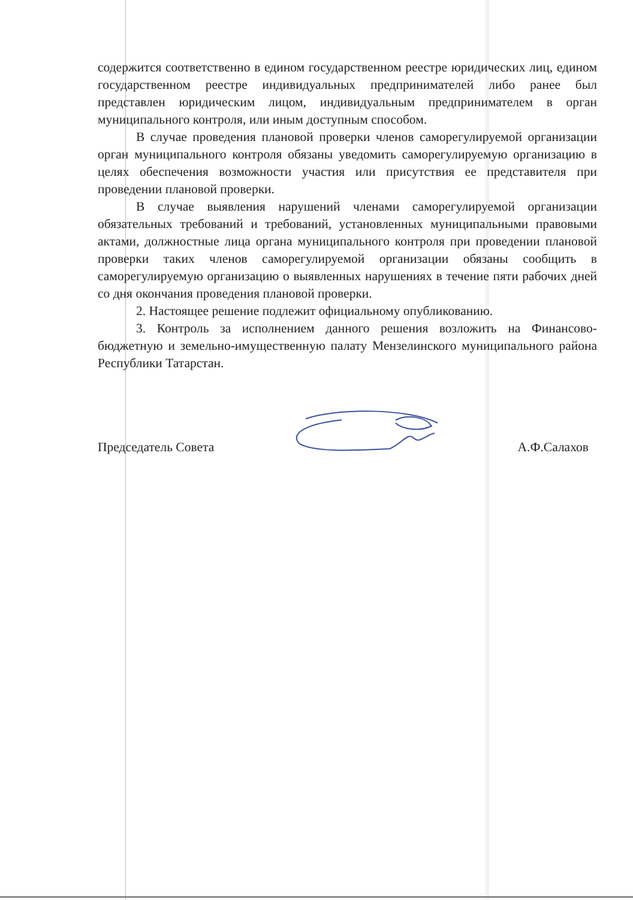содержится соответственно в едином государственном реестре юридических лиц, едином государственном реестре индивидуальных предпринимателей либо ранее был представлен юридическим лицом, индивидуальным предпринимателем в орган муниципального контроля, или иным доступным способом.
В случае проведения плановой проверки членов саморегулируемой организации орган муниципального контроля обязаны уведомить саморегулируемую организацию в целях обеспечения возможности участия или присутствия ее представителя при проведении плановой проверки.
В случае выявления нарушений членами саморегулируемой организации обязательных требований и требований, установленных муниципальными правовыми актами, должностные лица органа муниципального контроля при проведении плановой проверки таких членов саморегулируемой организации обязаны сообщить в саморегулируемую организацию о выявленных нарушениях в течение пяти рабочих дней со дня окончания проведения плановой проверки.
2. Настоящее решение подлежит официальному опубликованию.
3. Контроль за исполнением данного решения возложить на Финансово-бюджетную и земельно-имущественную палату Мензелинского муниципального района Республики Татарстан.
Председатель Совета А.Ф.Салахов